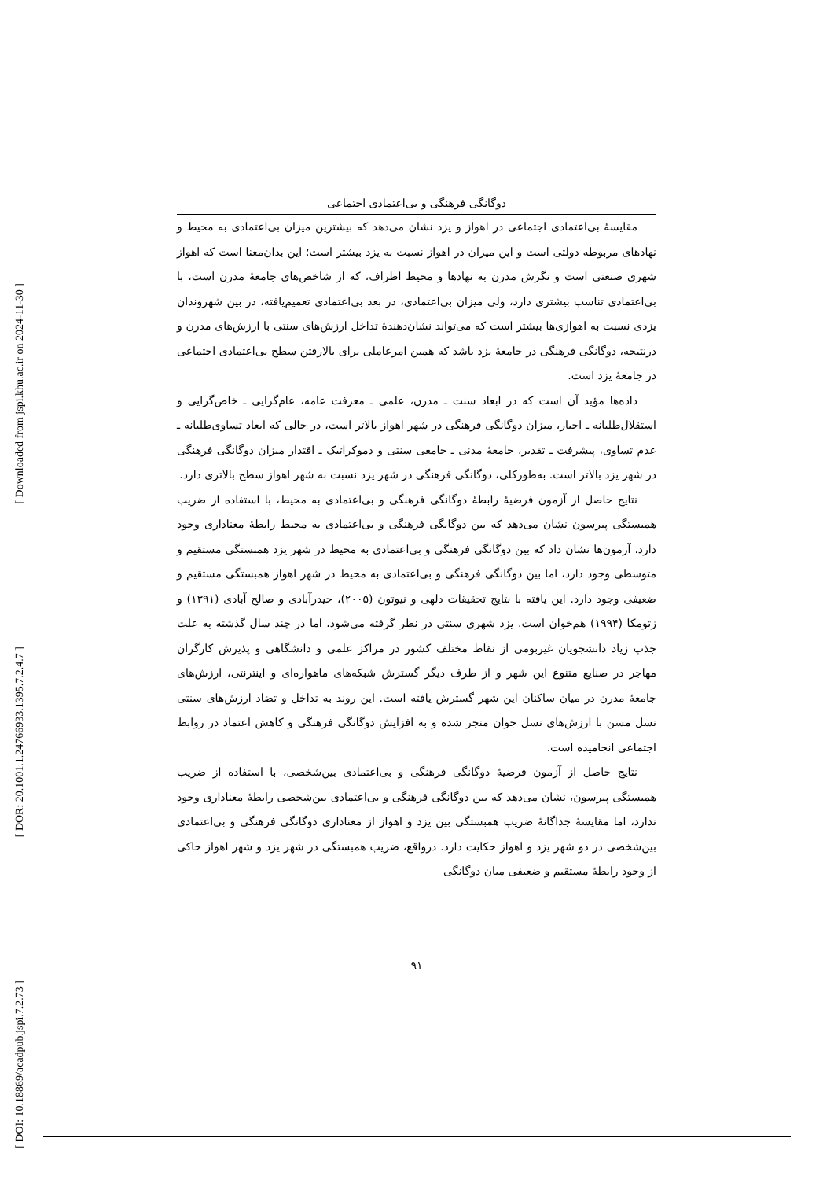[ Downloaded from jspi.khu.ac.ir on 2024-11-30 ]
[ DOR: 20.1001.1.24766933.1395.7.2.4.7 ]
[ DOI: 10.18869/acadpub.jspi.7.2.73 ]
دوگانگی فرهنگی و بی‌اعتمادی اجتماعی
مقایسهٔ بی‌اعتمادی اجتماعی در اهواز و یزد نشان می‌دهد که بیشترین میزان بی‌اعتمادی به محیط و نهادهای مربوطه دولتی است و این میزان در اهواز نسبت به یزد بیشتر است؛ این بدان‌معنا است که اهواز شهری صنعتی است و نگرش مدرن به نهادها و محیط اطراف، که از شاخص‌های جامعهٔ مدرن است، با بی‌اعتمادی تناسب بیشتری دارد، ولی میزان بی‌اعتمادی، در بعد بی‌اعتمادی تعمیم‌یافته، در بین شهروندان یزدی نسبت به اهوازی‌ها بیشتر است که می‌تواند نشان‌دهندهٔ تداخل ارزش‌های سنتی با ارزش‌های مدرن و درنتیجه، دوگانگی فرهنگی در جامعهٔ یزد باشد که همین امرعاملی برای بالارفتن سطح بی‌اعتمادی اجتماعی در جامعهٔ یزد است.
داده‌ها مؤید آن است که در ابعاد سنت ـ مدرن، علمی ـ معرفت عامه، عام‌گرایی ـ خاص‌گرایی و استقلال‌طلبانه ـ اجبار، میزان دوگانگی فرهنگی در شهر اهواز بالاتر است، در حالی که ابعاد تساوی‌طلبانه ـ عدم تساوی، پیشرفت ـ تقدیر، جامعهٔ مدنی ـ جامعی سنتی و دموکراتیک ـ اقتدار میزان دوگانگی فرهنگی در شهر یزد بالاتر است. به‌طورکلی، دوگانگی فرهنگی در شهر یزد نسبت به شهر اهواز سطح بالاتری دارد.
نتایج حاصل از آزمون فرضیهٔ رابطهٔ دوگانگی فرهنگی و بی‌اعتمادی به محیط، با استفاده از ضریب همبستگی پیرسون نشان می‌دهد که بین دوگانگی فرهنگی و بی‌اعتمادی به محیط رابطهٔ معناداری وجود دارد. آزمون‌ها نشان داد که بین دوگانگی فرهنگی و بی‌اعتمادی به محیط در شهر یزد همبستگی مستقیم و متوسطی وجود دارد، اما بین دوگانگی فرهنگی و بی‌اعتمادی به محیط در شهر اهواز همبستگی مستقیم و ضعیفی وجود دارد. این یافته با نتایج تحقیقات دلهی و نیوتون (۲۰۰۵)، حیدرآبادی و صالح آبادی (۱۳۹۱) و زتومکا (۱۹۹۴) هم‌خوان است. یزد شهری سنتی در نظر گرفته می‌شود، اما در چند سال گذشته به علت جذب زیاد دانشجویان غیربومی از نقاط مختلف کشور در مراکز علمی و دانشگاهی و پذیرش کارگران مهاجر در صنایع متنوع این شهر و از طرف دیگر گسترش شبکه‌های ماهواره‌ای و اینترنتی، ارزش‌های جامعهٔ مدرن در میان ساکنان این شهر گسترش یافته است. این روند به تداخل و تضاد ارزش‌های سنتی نسل مسن با ارزش‌های نسل جوان منجر شده و به افزایش دوگانگی فرهنگی و کاهش اعتماد در روابط اجتماعی انجامیده است.
نتایج حاصل از آزمون فرضیهٔ دوگانگی فرهنگی و بی‌اعتمادی بین‌شخصی، با استفاده از ضریب همبستگی پیرسون، نشان می‌دهد که بین دوگانگی فرهنگی و بی‌اعتمادی بین‌شخصی رابطهٔ معناداری وجود ندارد، اما مقایسهٔ جداگانهٔ ضریب همبستگی بین یزد و اهواز از معناداری دوگانگی فرهنگی و بی‌اعتمادی بین‌شخصی در دو شهر یزد و اهواز حکایت دارد. درواقع، ضریب همبستگی در شهر یزد و شهر اهواز حاکی از وجود رابطهٔ مستقیم و ضعیفی میان دوگانگی
۹۱